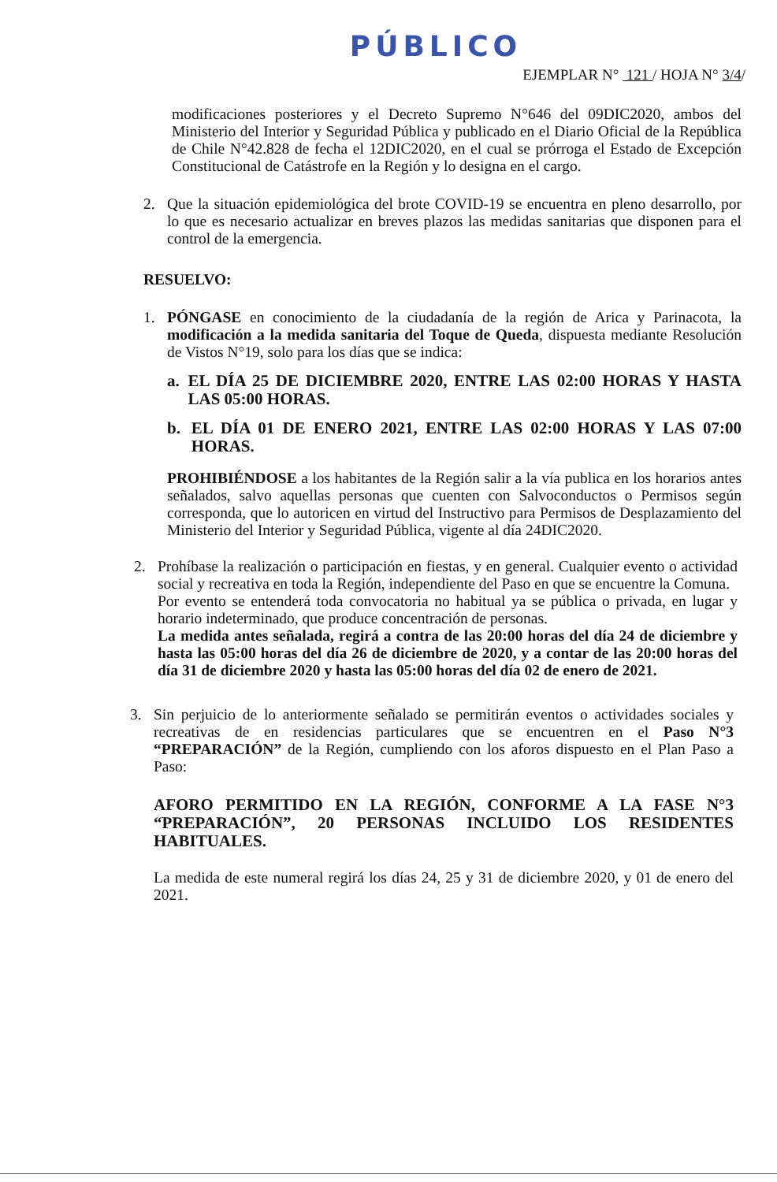PÚBLICO
EJEMPLAR N° 121 / HOJA N° 3/4/
modificaciones posteriores y el Decreto Supremo N°646 del 09DIC2020, ambos del Ministerio del Interior y Seguridad Pública y publicado en el Diario Oficial de la República de Chile N°42.828 de fecha el 12DIC2020, en el cual se prórroga el Estado de Excepción Constitucional de Catástrofe en la Región y lo designa en el cargo.
2. Que la situación epidemiológica del brote COVID-19 se encuentra en pleno desarrollo, por lo que es necesario actualizar en breves plazos las medidas sanitarias que disponen para el control de la emergencia.
RESUELVO:
1. PÓNGASE en conocimiento de la ciudadanía de la región de Arica y Parinacota, la modificación a la medida sanitaria del Toque de Queda, dispuesta mediante Resolución de Vistos N°19, solo para los días que se indica:
a. EL DÍA 25 DE DICIEMBRE 2020, ENTRE LAS 02:00 HORAS Y HASTA LAS 05:00 HORAS.
b. EL DÍA 01 DE ENERO 2021, ENTRE LAS 02:00 HORAS Y LAS 07:00 HORAS.
PROHIBIÉNDOSE a los habitantes de la Región salir a la vía publica en los horarios antes señalados, salvo aquellas personas que cuenten con Salvoconductos o Permisos según corresponda, que lo autoricen en virtud del Instructivo para Permisos de Desplazamiento del Ministerio del Interior y Seguridad Pública, vigente al día 24DIC2020.
2. Prohíbase la realización o participación en fiestas, y en general. Cualquier evento o actividad social y recreativa en toda la Región, independiente del Paso en que se encuentre la Comuna.
Por evento se entenderá toda convocatoria no habitual ya se pública o privada, en lugar y horario indeterminado, que produce concentración de personas.
La medida antes señalada, regirá a contra de las 20:00 horas del día 24 de diciembre y hasta las 05:00 horas del día 26 de diciembre de 2020, y a contar de las 20:00 horas del día 31 de diciembre 2020 y hasta las 05:00 horas del día 02 de enero de 2021.
3. Sin perjuicio de lo anteriormente señalado se permitirán eventos o actividades sociales y recreativas de en residencias particulares que se encuentren en el Paso N°3 “PREPARACIÓN” de la Región, cumpliendo con los aforos dispuesto en el Plan Paso a Paso:
AFORO PERMITIDO EN LA REGIÓN, CONFORME A LA FASE N°3 “PREPARACIÓN”, 20 PERSONAS INCLUIDO LOS RESIDENTES HABITUALES.
La medida de este numeral regirá los días 24, 25 y 31 de diciembre 2020, y 01 de enero del 2021.